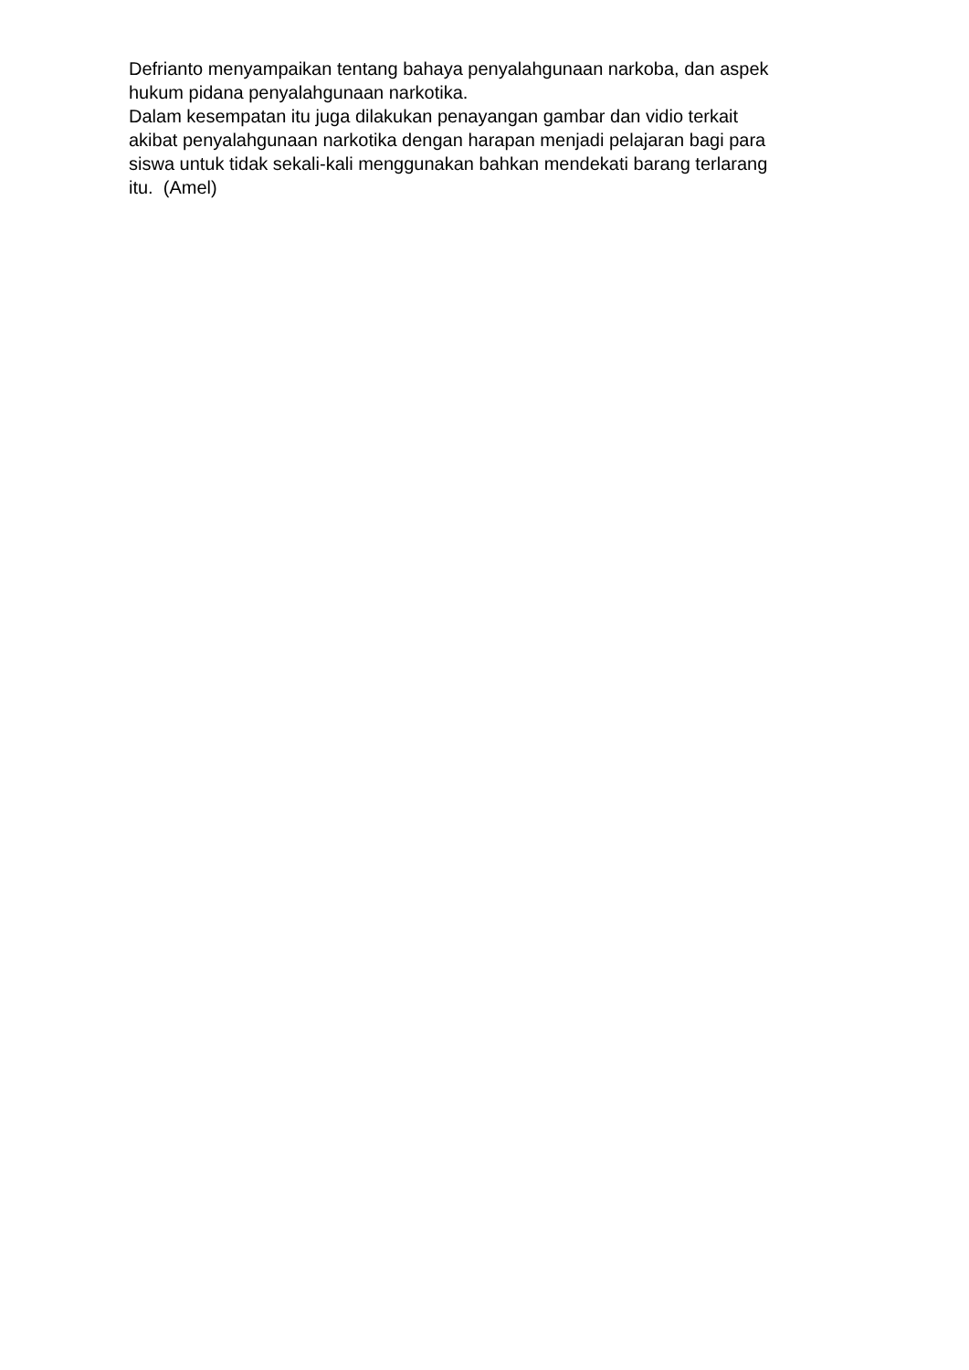Defrianto menyampaikan tentang bahaya penyalahgunaan narkoba, dan aspek
hukum pidana penyalahgunaan narkotika.
Dalam kesempatan itu juga dilakukan penayangan gambar dan vidio terkait
akibat penyalahgunaan narkotika dengan harapan menjadi pelajaran bagi para
siswa untuk tidak sekali-kali menggunakan bahkan mendekati barang terlarang
itu. (Amel)